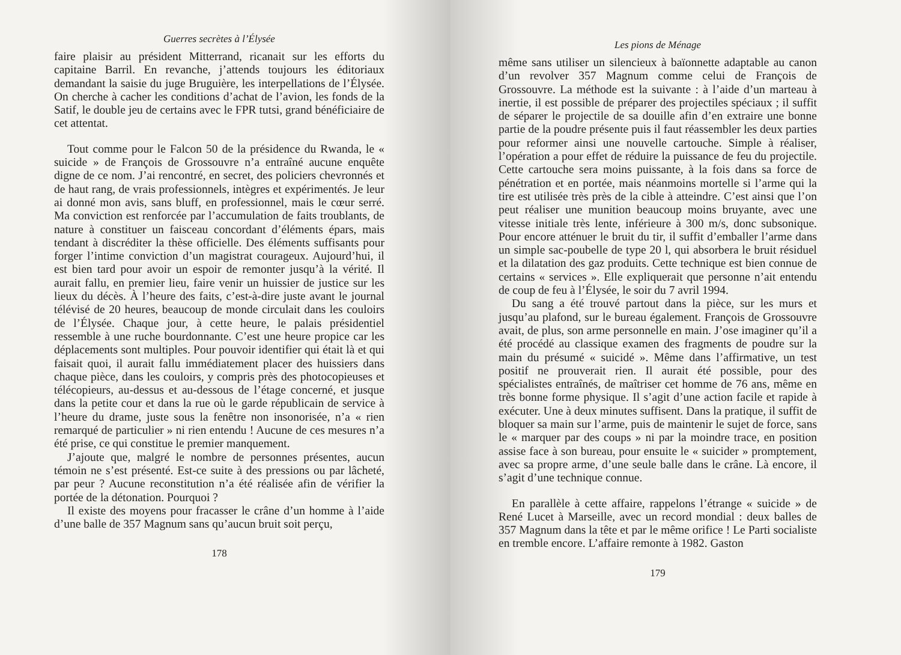Guerres secrètes à l’Élysée
faire plaisir au président Mitterrand, ricanait sur les efforts du capitaine Barril. En revanche, j’attends toujours les éditoriaux demandant la saisie du juge Bruguière, les interpellations de l’Élysée. On cherche à cacher les conditions d’achat de l’avion, les fonds de la Satif, le double jeu de certains avec le FPR tutsi, grand bénéficiaire de cet attentat.
Tout comme pour le Falcon 50 de la présidence du Rwanda, le « suicide » de François de Grossouvre n’a entraîné aucune enquête digne de ce nom. J’ai rencontré, en secret, des policiers chevronnés et de haut rang, de vrais professionnels, intègres et expérimentés. Je leur ai donné mon avis, sans bluff, en professionnel, mais le cœur serré. Ma conviction est renforcée par l’accumulation de faits troublants, de nature à constituer un faisceau concordant d’éléments épars, mais tendant à discréditer la thèse officielle. Des éléments suffisants pour forger l’intime conviction d’un magistrat courageux. Aujourd’hui, il est bien tard pour avoir un espoir de remonter jusqu’à la vérité. Il aurait fallu, en premier lieu, faire venir un huissier de justice sur les lieux du décès. À l’heure des faits, c’est-à-dire juste avant le journal télévisé de 20 heures, beaucoup de monde circulait dans les couloirs de l’Élysée. Chaque jour, à cette heure, le palais présidentiel ressemble à une ruche bourdonnante. C’est une heure propice car les déplacements sont multiples. Pour pouvoir identifier qui était là et qui faisait quoi, il aurait fallu immédiatement placer des huissiers dans chaque pièce, dans les couloirs, y compris près des photocopieuses et télécopieurs, au-dessus et au-dessous de l’étage concerné, et jusque dans la petite cour et dans la rue où le garde républicain de service à l’heure du drame, juste sous la fenêtre non insonorisée, n’a « rien remarqué de particulier » ni rien entendu ! Aucune de ces mesures n’a été prise, ce qui constitue le premier manquement.
J’ajoute que, malgré le nombre de personnes présentes, aucun témoin ne s’est présenté. Est-ce suite à des pressions ou par lâcheté, par peur ? Aucune reconstitution n’a été réalisée afin de vérifier la portée de la détonation. Pourquoi ?
Il existe des moyens pour fracasser le crâne d’un homme à l’aide d’une balle de 357 Magnum sans qu’aucun bruit soit perçu,
178
Les pions de Ménage
même sans utiliser un silencieux à baïonnette adaptable au canon d’un revolver 357 Magnum comme celui de François de Grossouvre. La méthode est la suivante : à l’aide d’un marteau à inertie, il est possible de préparer des projectiles spéciaux ; il suffit de séparer le projectile de sa douille afin d’en extraire une bonne partie de la poudre présente puis il faut réassembler les deux parties pour reformer ainsi une nouvelle cartouche. Simple à réaliser, l’opération a pour effet de réduire la puissance de feu du projectile. Cette cartouche sera moins puissante, à la fois dans sa force de pénétration et en portée, mais néanmoins mortelle si l’arme qui la tire est utilisée très près de la cible à atteindre. C’est ainsi que l’on peut réaliser une munition beaucoup moins bruyante, avec une vitesse initiale très lente, inférieure à 300 m/s, donc subsonique. Pour encore atténuer le bruit du tir, il suffit d’emballer l’arme dans un simple sac-poubelle de type 20 l, qui absorbera le bruit résiduel et la dilatation des gaz produits. Cette technique est bien connue de certains « services ». Elle expliquerait que personne n’ait entendu de coup de feu à l’Élysée, le soir du 7 avril 1994.
Du sang a été trouvé partout dans la pièce, sur les murs et jusqu’au plafond, sur le bureau également. François de Grossouvre avait, de plus, son arme personnelle en main. J’ose imaginer qu’il a été procédé au classique examen des fragments de poudre sur la main du présumé « suicidé ». Même dans l’affirmative, un test positif ne prouverait rien. Il aurait été possible, pour des spécialistes entraînés, de maîtriser cet homme de 76 ans, même en très bonne forme physique. Il s’agit d’une action facile et rapide à exécuter. Une à deux minutes suffisent. Dans la pratique, il suffit de bloquer sa main sur l’arme, puis de maintenir le sujet de force, sans le « marquer par des coups » ni par la moindre trace, en position assise face à son bureau, pour ensuite le « suicider » promptement, avec sa propre arme, d’une seule balle dans le crâne. Là encore, il s’agit d’une technique connue.
En parallèle à cette affaire, rappelons l’étrange « suicide » de René Lucet à Marseille, avec un record mondial : deux balles de 357 Magnum dans la tête et par le même orifice ! Le Parti socialiste en tremble encore. L’affaire remonte à 1982. Gaston
179